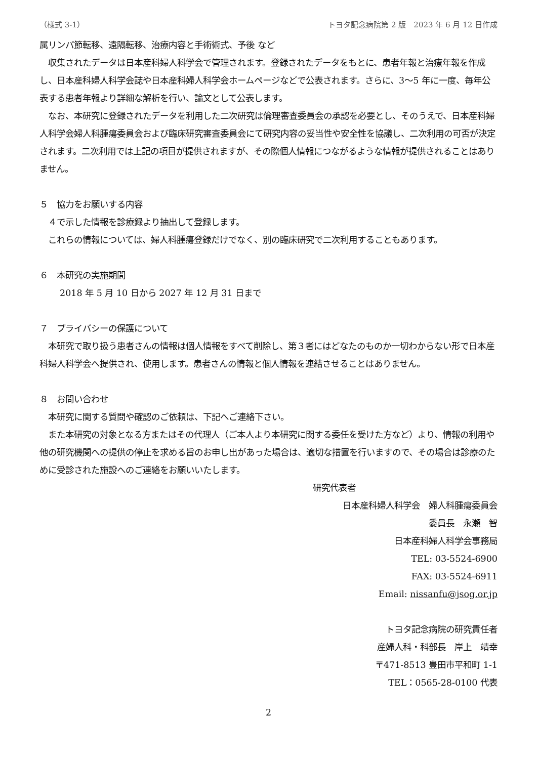（様式 3-1） トヨタ記念病院第 2 版　2023 年 6 月 12 日作成
属リンパ節転移、遠隔転移、治療内容と手術術式、予後 など
　収集されたデータは日本産科婦人科学会で管理されます。登録されたデータをもとに、患者年報と治療年報を作成し、日本産科婦人科学会誌や日本産科婦人科学会ホームページなどで公表されます。さらに、3〜5 年に一度、毎年公表する患者年報より詳細な解析を行い、論文として公表します。
　なお、本研究に登録されたデータを利用した二次研究は倫理審査委員会の承認を必要とし、そのうえで、日本産科婦人科学会婦人科腫瘍委員会および臨床研究審査委員会にて研究内容の妥当性や安全性を協議し、二次利用の可否が決定されます。二次利用では上記の項目が提供されますが、その際個人情報につながるような情報が提供されることはありません。
５　協力をお願いする内容
　４で示した情報を診療録より抽出して登録します。
　これらの情報については、婦人科腫瘍登録だけでなく、別の臨床研究で二次利用することもあります。
６　本研究の実施期間
2018 年 5 月 10 日から 2027 年 12 月 31 日まで
７　プライバシーの保護について
　本研究で取り扱う患者さんの情報は個人情報をすべて削除し、第３者にはどなたのものか一切わからない形で日本産科婦人科学会へ提供され、使用します。患者さんの情報と個人情報を連結させることはありません。
８　お問い合わせ
　本研究に関する質問や確認のご依頼は、下記へご連絡下さい。
　また本研究の対象となる方またはその代理人（ご本人より本研究に関する委任を受けた方など）より、情報の利用や他の研究機関への提供の停止を求める旨のお申し出があった場合は、適切な措置を行いますので、その場合は診療のために受診された施設へのご連絡をお願いいたします。
研究代表者
日本産科婦人科学会　婦人科腫瘍委員会
委員長　永瀬　智
日本産科婦人科学会事務局
TEL: 03-5524-6900
FAX: 03-5524-6911
Email: nissanfu@jsog.or.jp
トヨタ記念病院の研究責任者
産婦人科・科部長　岸上　靖幸
〒471-8513 豊田市平和町 1-1
TEL：0565-28-0100 代表
2